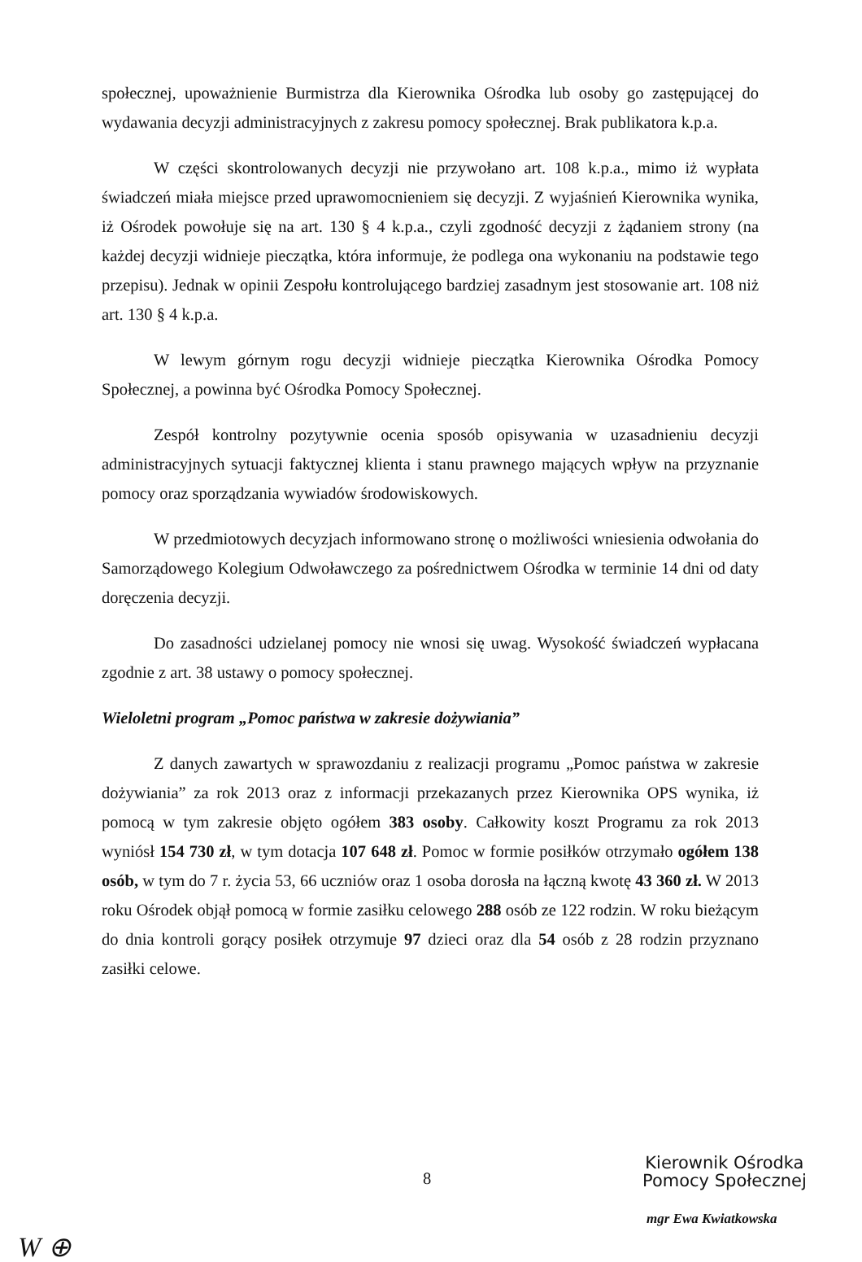społecznej, upoważnienie Burmistrza dla Kierownika Ośrodka lub osoby go zastępującej do wydawania decyzji administracyjnych z zakresu pomocy społecznej. Brak publikatora k.p.a.
W części skontrolowanych decyzji nie przywołano art. 108 k.p.a., mimo iż wypłata świadczeń miała miejsce przed uprawomocnieniem się decyzji. Z wyjaśnień Kierownika wynika, iż Ośrodek powołuje się na art. 130 § 4 k.p.a., czyli zgodność decyzji z żądaniem strony (na każdej decyzji widnieje pieczątka, która informuje, że podlega ona wykonaniu na podstawie tego przepisu). Jednak w opinii Zespołu kontrolującego bardziej zasadnym jest stosowanie art. 108 niż art. 130 § 4 k.p.a.
W lewym górnym rogu decyzji widnieje pieczątka Kierownika Ośrodka Pomocy Społecznej, a powinna być Ośrodka Pomocy Społecznej.
Zespół kontrolny pozytywnie ocenia sposób opisywania w uzasadnieniu decyzji administracyjnych sytuacji faktycznej klienta i stanu prawnego mających wpływ na przyznanie pomocy oraz sporządzania wywiadów środowiskowych.
W przedmiotowych decyzjach informowano stronę o możliwości wniesienia odwołania do Samorządowego Kolegium Odwoławczego za pośrednictwem Ośrodka w terminie 14 dni od daty doręczenia decyzji.
Do zasadności udzielanej pomocy nie wnosi się uwag. Wysokość świadczeń wypłacana zgodnie z art. 38 ustawy o pomocy społecznej.
Wieloletni program „Pomoc państwa w zakresie dożywiania”
Z danych zawartych w sprawozdaniu z realizacji programu „Pomoc państwa w zakresie dożywiania” za rok 2013 oraz z informacji przekazanych przez Kierownika OPS wynika, iż pomocą w tym zakresie objęto ogółem 383 osoby. Całkowity koszt Programu za rok 2013 wyniósł 154 730 zł, w tym dotacja 107 648 zł. Pomoc w formie posiłków otrzymało ogółem 138 osób, w tym do 7 r. życia 53, 66 uczniów oraz 1 osoba dorosła na łączną kwotę 43 360 zł. W 2013 roku Ośrodek objął pomocą w formie zasiłku celowego 288 osób ze 122 rodzin. W roku bieżącym do dnia kontroli gorący posiłek otrzymuje 97 dzieci oraz dla 54 osób z 28 rodzin przyznano zasiłki celowe.
8
Kierownik Ośrodka
Pomocy Społecznej
mgr Ewa Kwiatkowska
W ⊕